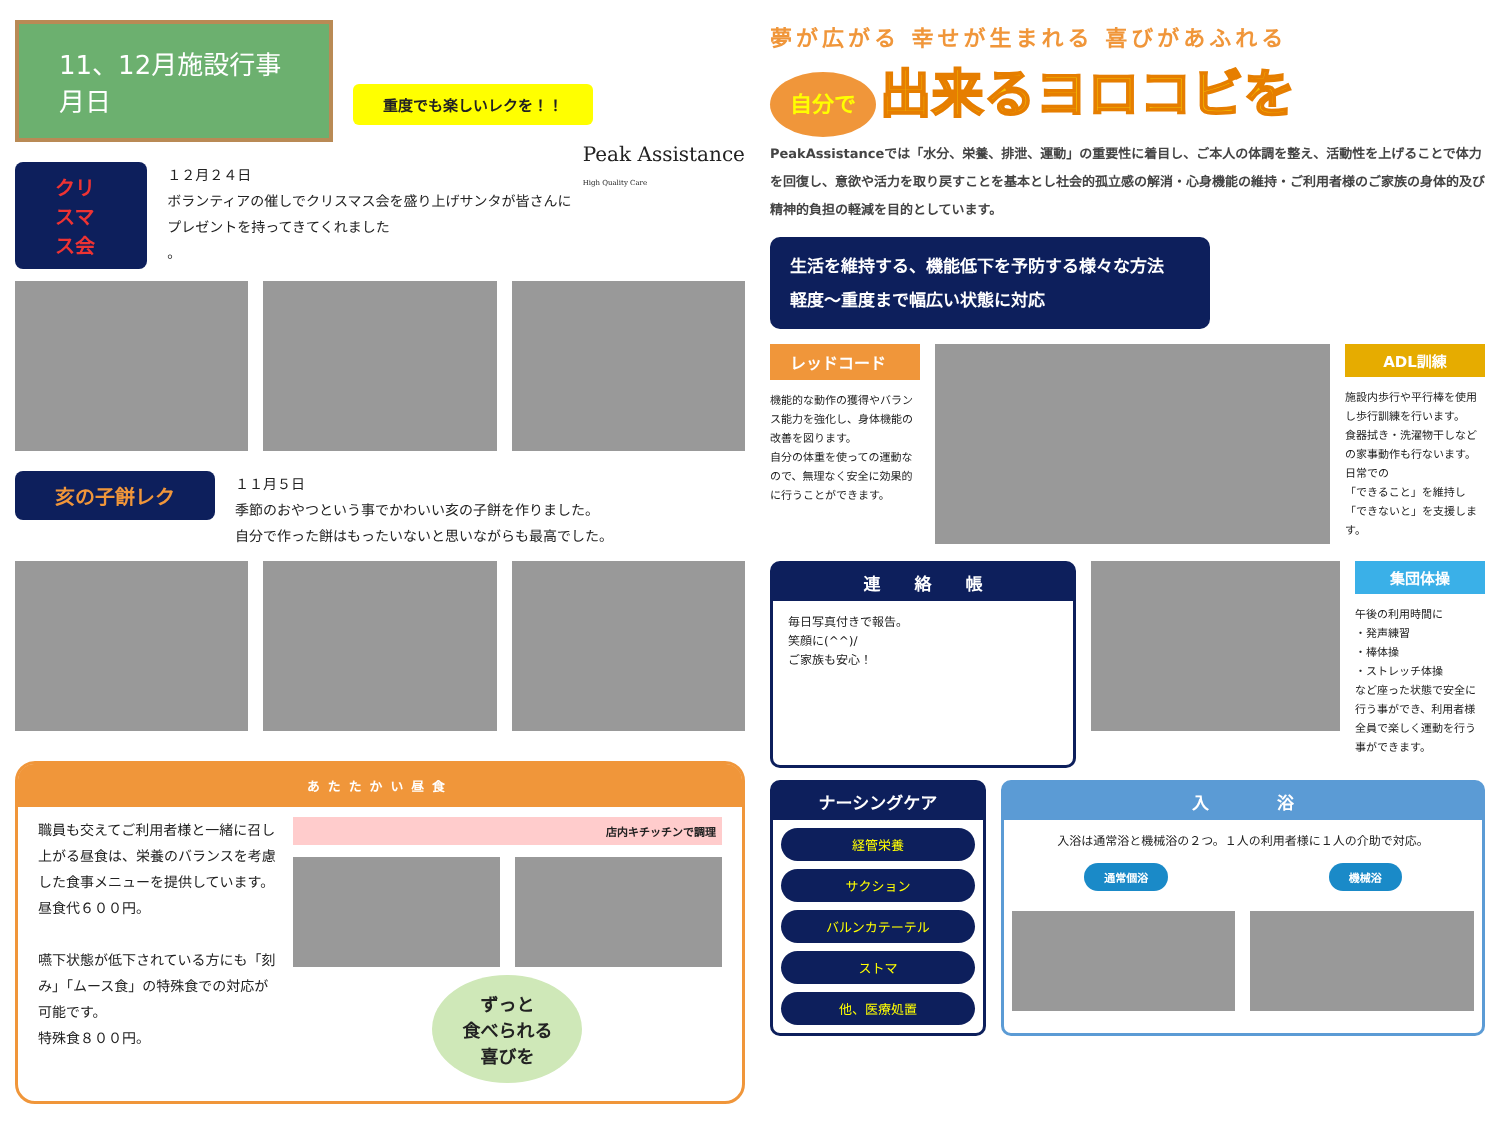11、12月施設行事 月日 重度でも楽しいレクを！！ Peak Assistance
High Quality Care
クリスマス会
１２月２４日
ボランティアの催しでクリスマス会を盛り上げサンタが皆さんにプレゼントを持ってきてくれました
。
亥の子餅レク
１１月５日
季節のおやつという事でかわいい亥の子餅を作りました。
自分で作った餅はもったいないと思いながらも最高でした。
あたたかい昼食
職員も交えてご利用者様と一緒に召し上がる昼食は、栄養のバランスを考慮した食事メニューを提供しています。
昼食代６００円。
嚥下状態が低下されている方にも「刻み」「ムース食」の特殊食での対応が可能です。
特殊食８００円。
店内キチッチンで調理
ずっと
食べられる
喜びを
夢が広がる 幸せが生まれる 喜びがあふれる
自分で 出来るヨロコビを
PeakAssistanceでは「水分、栄養、排泄、運動」の重要性に着目し、ご本人の体調を整え、活動性を上げることで体力を回復し、意欲や活力を取り戻すことを基本とし社会的孤立感の解消・心身機能の維持・ご利用者様のご家族の身体的及び精神的負担の軽減を目的としています。
生活を維持する、機能低下を予防する様々な方法
軽度～重度まで幅広い状態に対応
レッドコード
機能的な動作の獲得やバランス能力を強化し、身体機能の改善を図ります。
自分の体重を使っての運動なので、無理なく安全に効果的に行うことができます。
ADL訓練
施設内歩行や平行棒を使用し歩行訓練を行います。
食器拭き・洗濯物干しなどの家事動作も行ないます。
日常での
「できること」を維持し
「できないと」を支援します。
連　　絡　　帳
毎日写真付きで報告。
笑顔に(^^)/
ご家族も安心！
集団体操
午後の利用時間に
・発声練習
・棒体操
・ストレッチ体操
など座った状態で安全に行う事ができ、利用者様全員で楽しく運動を行う事ができます。
ナーシングケア
経管栄養
サクション
バルンカテーテル
ストマ
他、医療処置
入　　　　浴
入浴は通常浴と機械浴の２つ。１人の利用者様に１人の介助で対応。
通常個浴 機械浴